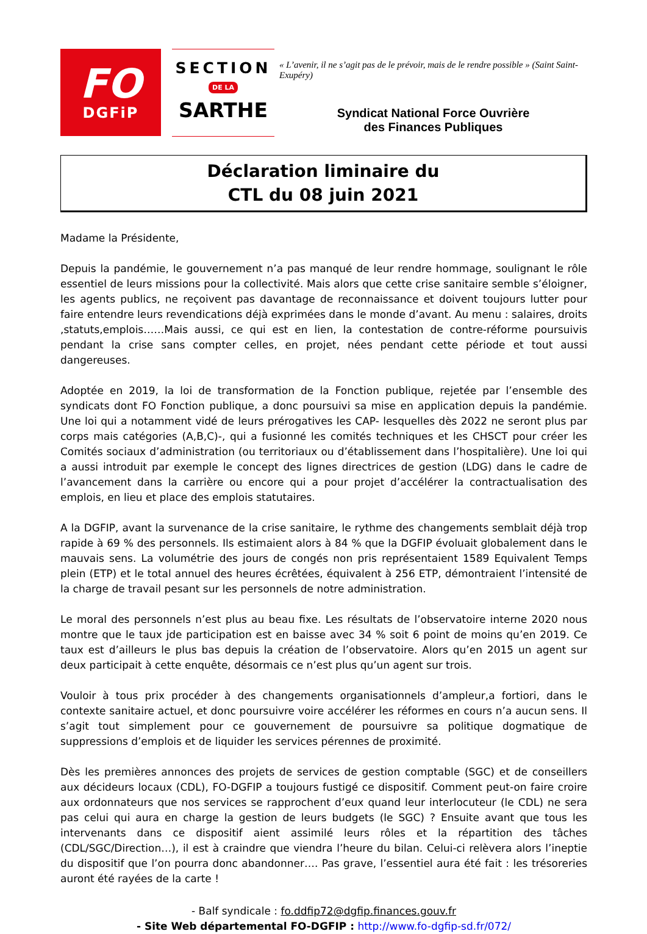FO
DGFiP
SECTION
DE LA
SARTHE
« L’avenir, il ne s’agit pas de le prévoir, mais de le rendre possible » (Saint Saint-Exupéry)
Syndicat National Force Ouvrière
des Finances Publiques
Déclaration liminaire du
CTL du 08 juin 2021
Madame la Présidente,
Depuis la pandémie, le gouvernement n’a pas manqué de leur rendre hommage, soulignant le rôle essentiel de leurs missions pour la collectivité. Mais alors que cette crise sanitaire semble s’éloigner, les agents publics, ne reçoivent pas davantage de reconnaissance et doivent toujours lutter pour faire entendre leurs revendications déjà exprimées dans le monde d’avant. Au menu : salaires, droits ,statuts,emplois……Mais aussi, ce qui est en lien, la contestation de contre-réforme poursuivis pendant la crise sans compter celles, en projet, nées pendant cette période et tout aussi dangereuses.
Adoptée en 2019, la loi de transformation de la Fonction publique, rejetée par l’ensemble des syndicats dont FO Fonction publique, a donc poursuivi sa mise en application depuis la pandémie. Une loi qui a notamment vidé de leurs prérogatives les CAP- lesquelles dès 2022 ne seront plus par corps mais catégories (A,B,C)-, qui a fusionné les comités techniques et les CHSCT pour créer les Comités sociaux d’administration (ou territoriaux ou d’établissement dans l’hospitalière). Une loi qui a aussi introduit par exemple le concept des lignes directrices de gestion (LDG) dans le cadre de l’avancement dans la carrière ou encore qui a pour projet d’accélérer la contractualisation des emplois, en lieu et place des emplois statutaires.
A la DGFIP, avant la survenance de la crise sanitaire, le rythme des changements semblait déjà trop rapide à 69 % des personnels. Ils estimaient alors à 84 % que la DGFIP évoluait globalement dans le mauvais sens. La volumétrie des jours de congés non pris représentaient 1589 Equivalent Temps plein (ETP) et le total annuel des heures écrêtées, équivalent à 256 ETP, démontraient l’intensité de la charge de travail pesant sur les personnels de notre administration.
Le moral des personnels n’est plus au beau fixe. Les résultats de l’observatoire interne 2020 nous montre que le taux jde participation est en baisse avec 34 % soit 6 point de moins qu’en 2019. Ce taux est d’ailleurs le plus bas depuis la création de l’observatoire. Alors qu’en 2015 un agent sur deux participait à cette enquête, désormais ce n’est plus qu’un agent sur trois.
Vouloir à tous prix procéder à des changements organisationnels d’ampleur,a fortiori, dans le contexte sanitaire actuel, et donc poursuivre voire accélérer les réformes en cours n’a aucun sens. Il s’agit tout simplement pour ce gouvernement de poursuivre sa politique dogmatique de suppressions d’emplois et de liquider les services pérennes de proximité.
Dès les premières annonces des projets de services de gestion comptable (SGC) et de conseillers aux décideurs locaux (CDL), FO-DGFIP a toujours fustigé ce dispositif. Comment peut-on faire croire aux ordonnateurs que nos services se rapprochent d’eux quand leur interlocuteur (le CDL) ne sera pas celui qui aura en charge la gestion de leurs budgets (le SGC) ? Ensuite avant que tous les intervenants dans ce dispositif aient assimilé leurs rôles et la répartition des tâches (CDL/SGC/Direction…), il est à craindre que viendra l’heure du bilan. Celui-ci relèvera alors l’ineptie du dispositif que l’on pourra donc abandonner…. Pas grave, l’essentiel aura été fait : les trésoreries auront été rayées de la carte !
- Balf syndicale : fo.ddfip72@dgfip.finances.gouv.fr
- Site Web départemental FO-DGFIP : http://www.fo-dgfip-sd.fr/072/